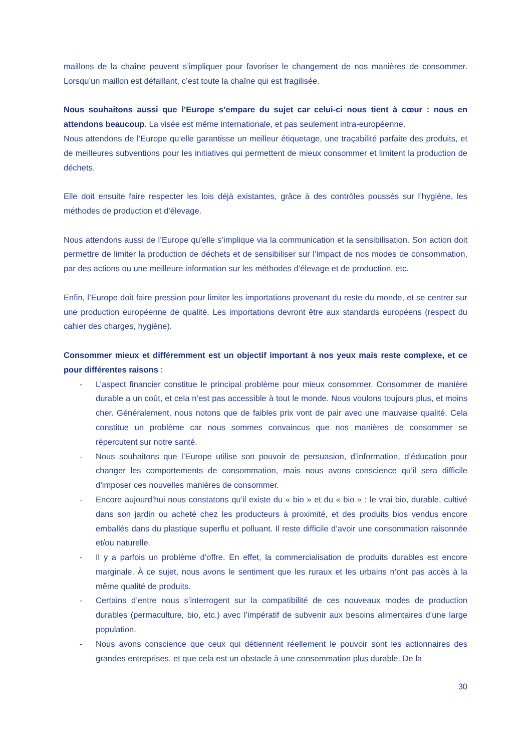maillons de la chaîne peuvent s’impliquer pour favoriser le changement de nos manières de consommer. Lorsqu’un maillon est défaillant, c’est toute la chaîne qui est fragilisée.
Nous souhaitons aussi que l’Europe s’empare du sujet car celui-ci nous tient à cœur : nous en attendons beaucoup. La visée est même internationale, et pas seulement intra-européenne.
Nous attendons de l’Europe qu’elle garantisse un meilleur étiquetage, une traçabilité parfaite des produits, et de meilleures subventions pour les initiatives qui permettent de mieux consommer et limitent la production de déchets.
Elle doit ensuite faire respecter les lois déjà existantes, grâce à des contrôles poussés sur l’hygiène, les méthodes de production et d’élevage.
Nous attendons aussi de l’Europe qu’elle s’implique via la communication et la sensibilisation. Son action doit permettre de limiter la production de déchets et de sensibiliser sur l’impact de nos modes de consommation, par des actions ou une meilleure information sur les méthodes d’élevage et de production, etc.
Enfin, l’Europe doit faire pression pour limiter les importations provenant du reste du monde, et se centrer sur une production européenne de qualité. Les importations devront être aux standards européens (respect du cahier des charges, hygiène).
Consommer mieux et différemment est un objectif important à nos yeux mais reste complexe, et ce pour différentes raisons :
- L’aspect financier constitue le principal problème pour mieux consommer. Consommer de manière durable a un coût, et cela n’est pas accessible à tout le monde. Nous voulons toujours plus, et moins cher. Généralement, nous notons que de faibles prix vont de pair avec une mauvaise qualité. Cela constitue un problème car nous sommes convaincus que nos manières de consommer se répercutent sur notre santé.
- Nous souhaitons que l’Europe utilise son pouvoir de persuasion, d’information, d’éducation pour changer les comportements de consommation, mais nous avons conscience qu’il sera difficile d’imposer ces nouvelles manières de consommer.
- Encore aujourd’hui nous constatons qu’il existe du « bio » et du « bio » : le vrai bio, durable, cultivé dans son jardin ou acheté chez les producteurs à proximité, et des produits bios vendus encore emballés dans du plastique superflu et polluant. Il reste difficile d’avoir une consommation raisonnée et/ou naturelle.
- Il y a parfois un problème d’offre. En effet, la commercialisation de produits durables est encore marginale. À ce sujet, nous avons le sentiment que les ruraux et les urbains n’ont pas accès à la même qualité de produits.
- Certains d’entre nous s’interrogent sur la compatibilité de ces nouveaux modes de production durables (permaculture, bio, etc.) avec l’impératif de subvenir aux besoins alimentaires d’une large population.
- Nous avons conscience que ceux qui détiennent réellement le pouvoir sont les actionnaires des grandes entreprises, et que cela est un obstacle à une consommation plus durable. De la
30